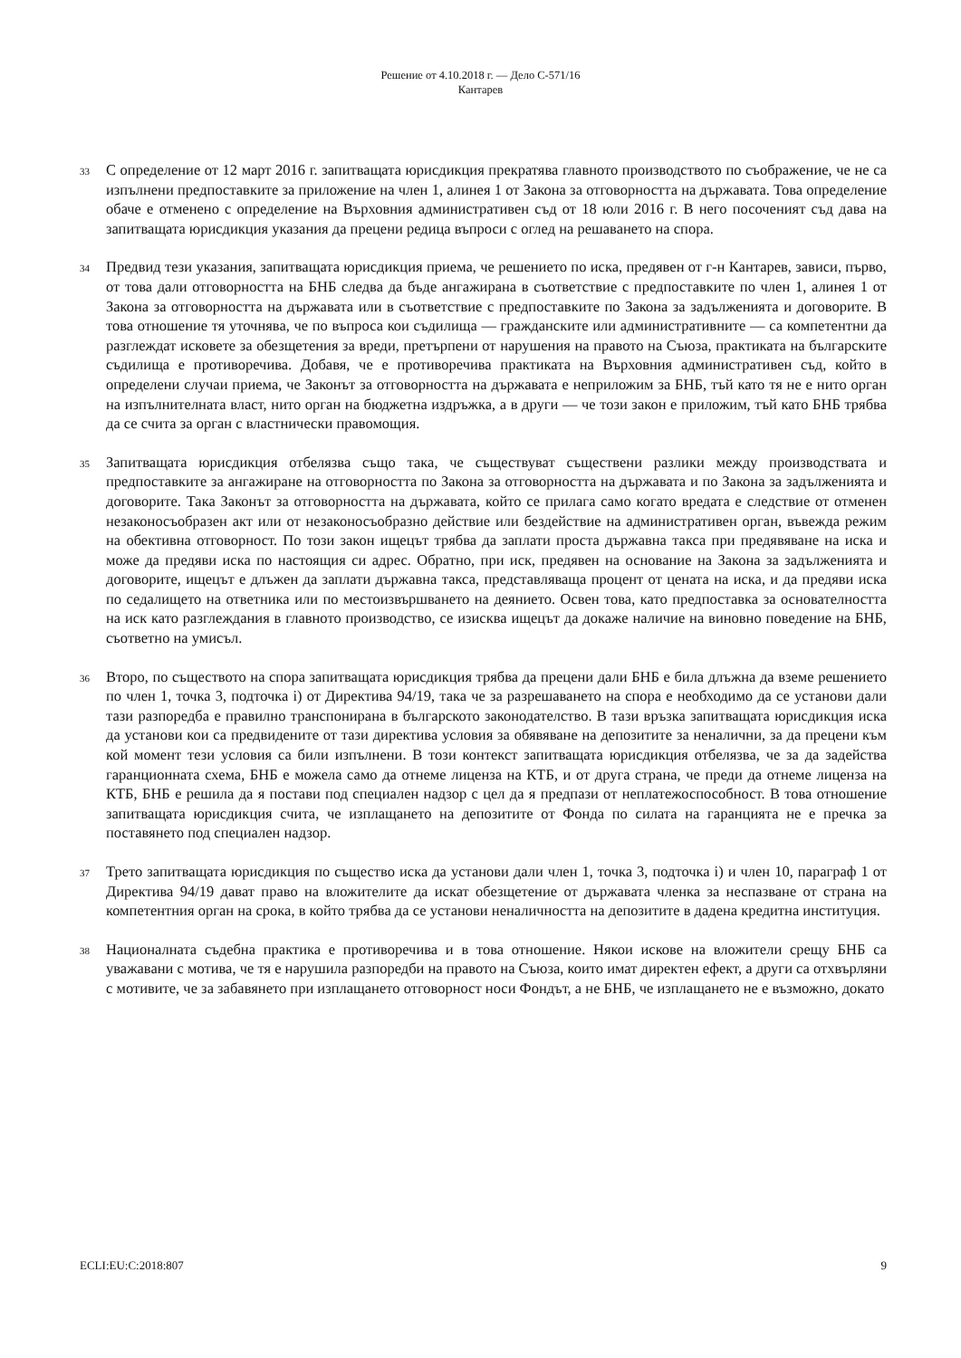Решение от 4.10.2018 г. — Дело C-571/16
Кантарев
33
С определение от 12 март 2016 г. запитващата юрисдикция прекратява главното производството по съображение, че не са изпълнени предпоставките за приложение на член 1, алинея 1 от Закона за отговорността на държавата. Това определение обаче е отменено с определение на Върховния административен съд от 18 юли 2016 г. В него посоченият съд дава на запитващата юрисдикция указания да прецени редица въпроси с оглед на решаването на спора.
34
Предвид тези указания, запитващата юрисдикция приема, че решението по иска, предявен от г-н Кантарев, зависи, първо, от това дали отговорността на БНБ следва да бъде ангажирана в съответствие с предпоставките по член 1, алинея 1 от Закона за отговорността на държавата или в съответствие с предпоставките по Закона за задълженията и договорите. В това отношение тя уточнява, че по въпроса кои съдилища — гражданските или административните — са компетентни да разглеждат исковете за обезщетения за вреди, претърпени от нарушения на правото на Съюза, практиката на българските съдилища е противоречива. Добавя, че е противоречива практиката на Върховния административен съд, който в определени случаи приема, че Законът за отговорността на държавата е неприложим за БНБ, тъй като тя не е нито орган на изпълнителната власт, нито орган на бюджетна издръжка, а в други — че този закон е приложим, тъй като БНБ трябва да се счита за орган с властнически правомощия.
35
Запитващата юрисдикция отбелязва също така, че съществуват съществени разлики между производствата и предпоставките за ангажиране на отговорността по Закона за отговорността на държавата и по Закона за задълженията и договорите. Така Законът за отговорността на държавата, който се прилага само когато вредата е следствие от отменен незаконосъобразен акт или от незаконосъобразно действие или бездействие на административен орган, въвежда режим на обективна отговорност. По този закон ищецът трябва да заплати проста държавна такса при предявяване на иска и може да предяви иска по настоящия си адрес. Обратно, при иск, предявен на основание на Закона за задълженията и договорите, ищецът е длъжен да заплати държавна такса, представляваща процент от цената на иска, и да предяви иска по седалището на ответника или по местоизвършването на деянието. Освен това, като предпоставка за основателността на иск като разглеждания в главното производство, се изисква ищецът да докаже наличие на виновно поведение на БНБ, съответно на умисъл.
36
Второ, по съществото на спора запитващата юрисдикция трябва да прецени дали БНБ е била длъжна да вземе решението по член 1, точка 3, подточка i) от Директива 94/19, така че за разрешаването на спора е необходимо да се установи дали тази разпоредба е правилно транспонирана в българското законодателство. В тази връзка запитващата юрисдикция иска да установи кои са предвидените от тази директива условия за обявяване на депозитите за неналични, за да прецени към кой момент тези условия са били изпълнени. В този контекст запитващата юрисдикция отбелязва, че за да задейства гаранционната схема, БНБ е можела само да отнеме лиценза на КТБ, и от друга страна, че преди да отнеме лиценза на КТБ, БНБ е решила да я постави под специален надзор с цел да я предпази от неплатежоспособност. В това отношение запитващата юрисдикция счита, че изплащането на депозитите от Фонда по силата на гаранцията не е пречка за поставянето под специален надзор.
37
Трето запитващата юрисдикция по същество иска да установи дали член 1, точка 3, подточка i) и член 10, параграф 1 от Директива 94/19 дават право на вложителите да искат обезщетение от държавата членка за неспазване от страна на компетентния орган на срока, в който трябва да се установи неналичността на депозитите в дадена кредитна институция.
38
Националната съдебна практика е противоречива и в това отношение. Някои искове на вложители срещу БНБ са уважавани с мотива, че тя е нарушила разпоредби на правото на Съюза, които имат директен ефект, а други са отхвърляни с мотивите, че за забавянето при изплащането отговорност носи Фондът, а не БНБ, че изплащането не е възможно, докато
ECLI:EU:C:2018:807 9